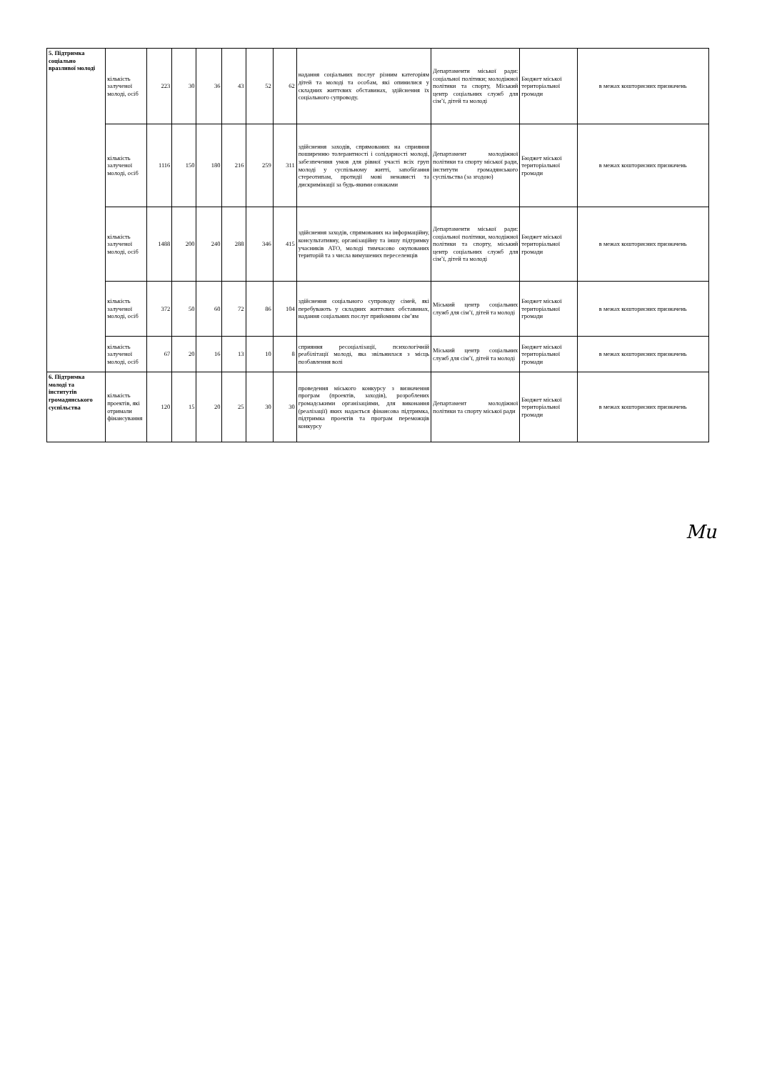| 5. Підтримка соціально вразливої молоді | кількість залученої молоді, осіб | 223 | 30 | 36 | 43 | 52 | 62 | надання соціальних послуг різним категоріям дітей та молоді та особам, які опинилися у складних життєвих обставинах, здійснення їх соціального супроводу. | Департаменти міської ради: соціальної політики; молодіжної політики та спорту, Міський центр соціальних служб для сім’ї, дітей та молоді | Бюджет міської територіальної громади | в межах кошторисних призначень |
| | кількість залученої молоді, осіб | 1116 | 150 | 180 | 216 | 259 | 311 | здійснення заходів, спрямованих на сприяння поширенню толерантності і солідарності молоді, забезпечення умов для рівної участі всіх груп молоді у суспільному житті, запобігання стереотипам, протидії мові ненависті та дискримінації за будь-якими ознаками | Департамент молодіжної політики та спорту міської ради, інститути громадянського суспільства (за згодою) | Бюджет міської територіальної громади | в межах кошторисних призначень |
| | кількість залученої молоді, осіб | 1488 | 200 | 240 | 288 | 346 | 415 | здійснення заходів, спрямованих на інформаційну, консультативну, організаційну та іншу підтримку учасників АТО, молоді тимчасово окупованих територій та з числа вимушених переселенців | Департаменти міської ради: соціальної політики, молодіжної політики та спорту, міський центр соціальних служб для сім’ї, дітей та молоді | Бюджет міської територіальної громади | в межах кошторисних призначень |
| | кількість залученої молоді, осіб | 372 | 50 | 60 | 72 | 86 | 104 | здійснення соціального супроводу сімей, які перебувають у складних життєвих обставинах, надання соціальних послуг прийомним сім’ям | Міський центр соціальних служб для сім’ї, дітей та молоді | Бюджет міської територіальної громади | в межах кошторисних призначень |
| | кількість залученої молоді, осіб | 67 | 20 | 16 | 13 | 10 | 8 | сприяння ресоціалізації, психологічній реабілітації молоді, яка звільнилася з місць позбавлення волі | Міський центр соціальних служб для сім’ї, дітей та молоді | Бюджет міської територіальної громади | в межах кошторисних призначень |
| 6. Підтримка молоді та інститутів громадянського суспільства | кількість проектів, які отримали фінансування | 120 | 15 | 20 | 25 | 30 | 30 | проведення міського конкурсу з визначення програм (проектів, заходів), розроблених громадськими організаціями, для виконання (реалізації) яких надається фінансова підтримка, підтримка проектів та програм переможців конкурсу | Департамент молодіжної політики та спорту міської ради | Бюджет міської територіальної громади | в межах кошторисних призначень |
Mu